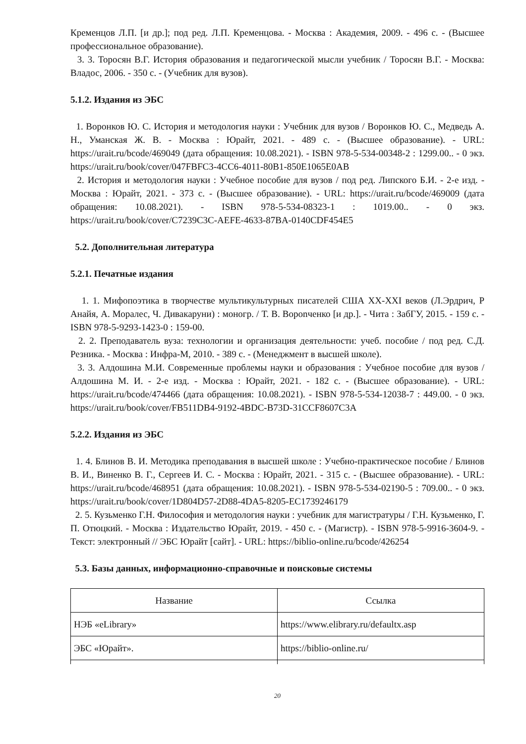Кременцов Л.П. [и др.]; под ред. Л.П. Кременцова. - Москва : Академия, 2009. - 496 с. - (Высшее профессиональное образование).
3. 3. Торосян В.Г. История образования и педагогической мысли учебник / Торосян В.Г. - Москва: Владос, 2006. - 350 с. - (Учебник для вузов).
5.1.2. Издания из ЭБС
1. Воронков Ю. С. История и методология науки : Учебник для вузов / Воронков Ю. С., Медведь А. Н., Уманская Ж. В. - Москва : Юрайт, 2021. - 489 с. - (Высшее образование). - URL: https://urait.ru/bcode/469049 (дата обращения: 10.08.2021). - ISBN 978-5-534-00348-2 : 1299.00.. - 0 экз. https://urait.ru/book/cover/047FBFC3-4CC6-4011-80B1-850E1065E0AB
2. История и методология науки : Учебное пособие для вузов / под ред. Липского Б.И. - 2-е изд. - Москва : Юрайт, 2021. - 373 с. - (Высшее образование). - URL: https://urait.ru/bcode/469009 (дата обращения: 10.08.2021). - ISBN 978-5-534-08323-1 : 1019.00.. - 0 экз. https://urait.ru/book/cover/C7239C3C-AEFE-4633-87BA-0140CDF454E5
5.2. Дополнительная литература
5.2.1. Печатные издания
1. 1. Мифопоэтика в творчестве мультикультурных писателей США XX-XXI веков (Л.Эрдрич, Р Анайя, А. Моралес, Ч. Дивакаруни) : моногр. / Т. В. Ворonченко [и др.]. - Чита : ЗабГУ, 2015. - 159 с. - ISBN 978-5-9293-1423-0 : 159-00.
2. 2. Преподаватель вуза: технологии и организация деятельности: учеб. пособие / под ред. С.Д. Резника. - Москва : Инфра-М, 2010. - 389 с. - (Менеджмент в высшей школе).
3. 3. Алдошина М.И. Современные проблемы науки и образования : Учебное пособие для вузов / Алдошина М. И. - 2-е изд. - Москва : Юрайт, 2021. - 182 с. - (Высшее образование). - URL: https://urait.ru/bcode/474466 (дата обращения: 10.08.2021). - ISBN 978-5-534-12038-7 : 449.00. - 0 экз. https://urait.ru/book/cover/FB511DB4-9192-4BDC-B73D-31CCF8607C3A
5.2.2. Издания из ЭБС
1. 4. Блинов В. И. Методика преподавания в высшей школе : Учебно-практическое пособие / Блинов В. И., Виненко В. Г., Сергеев И. С. - Москва : Юрайт, 2021. - 315 с. - (Высшее образование). - URL: https://urait.ru/bcode/468951 (дата обращения: 10.08.2021). - ISBN 978-5-534-02190-5 : 709.00.. - 0 экз. https://urait.ru/book/cover/1D804D57-2D88-4DA5-8205-EC1739246179
2. 5. Кузьменко Г.Н. Философия и методология науки : учебник для магистратуры / Г.Н. Кузьменко, Г. П. Отюцкий. - Москва : Издательство Юрайт, 2019. - 450 с. - (Магистр). - ISBN 978-5-9916-3604-9. - Текст: электронный // ЭБС Юрайт [сайт]. - URL: https://biblio-online.ru/bcode/426254
5.3. Базы данных, информационно-справочные и поисковые системы
| Название | Ссылка |
| --- | --- |
| НЭБ «eLibrary» | https://www.elibrary.ru/defaultx.asp |
| ЭБС «Юрайт». | https://biblio-online.ru/ |
20